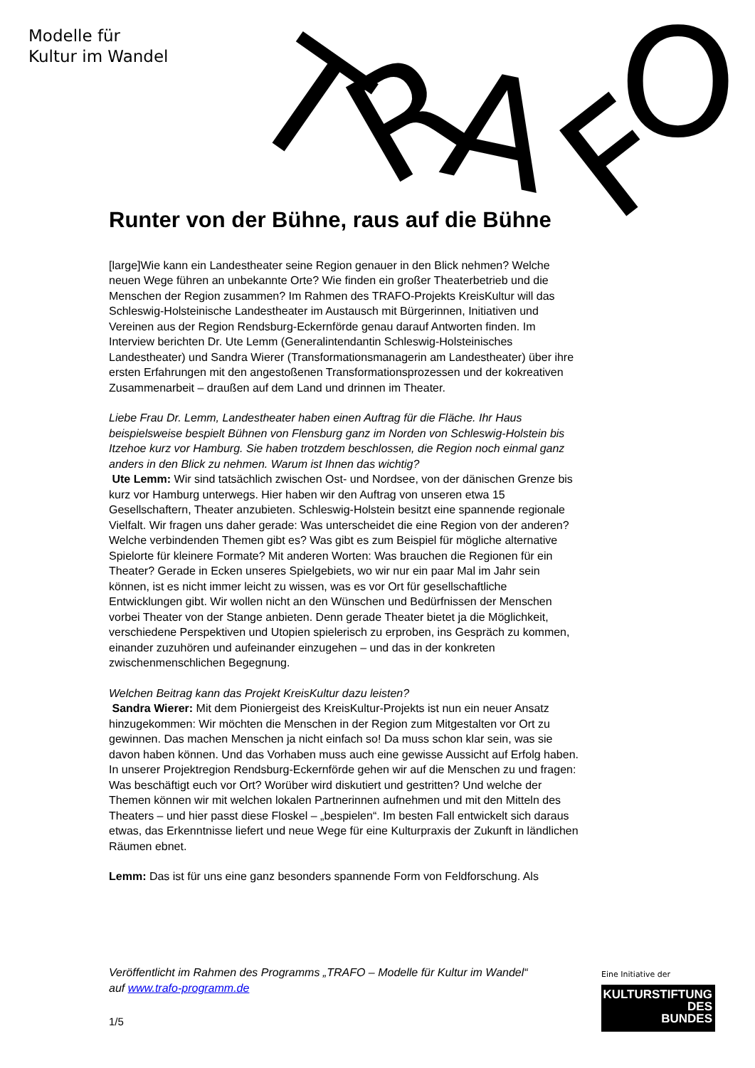Modelle für
Kultur im Wandel
T
R
A
F
O
Runter von der Bühne, raus auf die Bühne
[large]Wie kann ein Landestheater seine Region genauer in den Blick nehmen? Welche neuen Wege führen an unbekannte Orte? Wie finden ein großer Theaterbetrieb und die Menschen der Region zusammen? Im Rahmen des TRAFO-Projekts KreisKultur will das Schleswig-Holsteinische Landestheater im Austausch mit Bürgerinnen, Initiativen und Vereinen aus der Region Rendsburg-Eckernförde genau darauf Antworten finden. Im Interview berichten Dr. Ute Lemm (Generalintendantin Schleswig-Holsteinisches Landestheater) und Sandra Wierer (Transformationsmanagerin am Landestheater) über ihre ersten Erfahrungen mit den angestoßenen Transformationsprozessen und der kokreativen Zusammenarbeit – draußen auf dem Land und drinnen im Theater.
Liebe Frau Dr. Lemm, Landestheater haben einen Auftrag für die Fläche. Ihr Haus beispielsweise bespielt Bühnen von Flensburg ganz im Norden von Schleswig-Holstein bis Itzehoe kurz vor Hamburg. Sie haben trotzdem beschlossen, die Region noch einmal ganz anders in den Blick zu nehmen. Warum ist Ihnen das wichtig?
Ute Lemm: Wir sind tatsächlich zwischen Ost- und Nordsee, von der dänischen Grenze bis kurz vor Hamburg unterwegs. Hier haben wir den Auftrag von unseren etwa 15 Gesellschaftern, Theater anzubieten. Schleswig-Holstein besitzt eine spannende regionale Vielfalt. Wir fragen uns daher gerade: Was unterscheidet die eine Region von der anderen? Welche verbindenden Themen gibt es? Was gibt es zum Beispiel für mögliche alternative Spielorte für kleinere Formate? Mit anderen Worten: Was brauchen die Regionen für ein Theater? Gerade in Ecken unseres Spielgebiets, wo wir nur ein paar Mal im Jahr sein können, ist es nicht immer leicht zu wissen, was es vor Ort für gesellschaftliche Entwicklungen gibt. Wir wollen nicht an den Wünschen und Bedürfnissen der Menschen vorbei Theater von der Stange anbieten. Denn gerade Theater bietet ja die Möglichkeit, verschiedene Perspektiven und Utopien spielerisch zu erproben, ins Gespräch zu kommen, einander zuzuhören und aufeinander einzugehen – und das in der konkreten zwischenmenschlichen Begegnung.
Welchen Beitrag kann das Projekt KreisKultur dazu leisten?
Sandra Wierer: Mit dem Pioniergeist des KreisKultur-Projekts ist nun ein neuer Ansatz hinzugekommen: Wir möchten die Menschen in der Region zum Mitgestalten vor Ort zu gewinnen. Das machen Menschen ja nicht einfach so! Da muss schon klar sein, was sie davon haben können. Und das Vorhaben muss auch eine gewisse Aussicht auf Erfolg haben. In unserer Projektregion Rendsburg-Eckernförde gehen wir auf die Menschen zu und fragen: Was beschäftigt euch vor Ort? Worüber wird diskutiert und gestritten? Und welche der Themen können wir mit welchen lokalen Partnerinnen aufnehmen und mit den Mitteln des Theaters – und hier passt diese Floskel – „bespielen“. Im besten Fall entwickelt sich daraus etwas, das Erkenntnisse liefert und neue Wege für eine Kulturpraxis der Zukunft in ländlichen Räumen ebnet.
Lemm: Das ist für uns eine ganz besonders spannende Form von Feldforschung. Als
Veröffentlicht im Rahmen des Programms „TRAFO – Modelle für Kultur im Wandel“ auf www.trafo-programm.de
1/5
Eine Initiative der
KULTURSTIFTUNG
DES
BUNDES